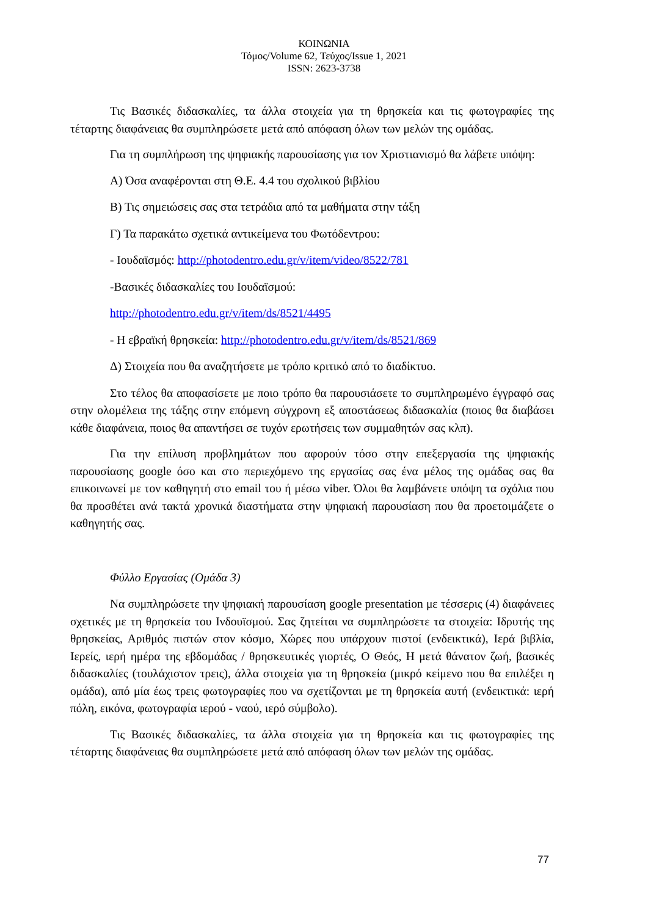ΚΟΙΝΩΝΙΑ
Τόμος/Volume 62, Τεύχος/Issue 1, 2021
ISSN: 2623-3738
Τις Βασικές διδασκαλίες, τα άλλα στοιχεία για τη θρησκεία και τις φωτογραφίες της τέταρτης διαφάνειας θα συμπληρώσετε μετά από απόφαση όλων των μελών της ομάδας.
Για τη συμπλήρωση της ψηφιακής παρουσίασης για τον Χριστιανισμό θα λάβετε υπόψη:
Α) Όσα αναφέρονται στη Θ.Ε. 4.4 του σχολικού βιβλίου
Β) Τις σημειώσεις σας στα τετράδια από τα μαθήματα στην τάξη
Γ) Τα παρακάτω σχετικά αντικείμενα του Φωτόδεντρου:
- Ιουδαϊσμός: http://photodentro.edu.gr/v/item/video/8522/781
-Βασικές διδασκαλίες του Ιουδαϊσμού:
http://photodentro.edu.gr/v/item/ds/8521/4495
- Η εβραϊκή θρησκεία: http://photodentro.edu.gr/v/item/ds/8521/869
Δ) Στοιχεία που θα αναζητήσετε με τρόπο κριτικό από το διαδίκτυο.
Στο τέλος θα αποφασίσετε με ποιο τρόπο θα παρουσιάσετε το συμπληρωμένο έγγραφό σας στην ολομέλεια της τάξης στην επόμενη σύγχρονη εξ αποστάσεως διδασκαλία (ποιος θα διαβάσει κάθε διαφάνεια, ποιος θα απαντήσει σε τυχόν ερωτήσεις των συμμαθητών σας κλπ).
Για την επίλυση προβλημάτων που αφορούν τόσο στην επεξεργασία της ψηφιακής παρουσίασης google όσο και στο περιεχόμενο της εργασίας σας ένα μέλος της ομάδας σας θα επικοινωνεί με τον καθηγητή στο email του ή μέσω viber. Όλοι θα λαμβάνετε υπόψη τα σχόλια που θα προσθέτει ανά τακτά χρονικά διαστήματα στην ψηφιακή παρουσίαση που θα προετοιμάζετε ο καθηγητής σας.
Φύλλο Εργασίας (Ομάδα 3)
Να συμπληρώσετε την ψηφιακή παρουσίαση google presentation με τέσσερις (4) διαφάνειες σχετικές με τη θρησκεία του Ινδουϊσμού. Σας ζητείται να συμπληρώσετε τα στοιχεία: Ιδρυτής της θρησκείας, Αριθμός πιστών στον κόσμο, Χώρες που υπάρχουν πιστοί (ενδεικτικά), Ιερά βιβλία, Ιερείς, ιερή ημέρα της εβδομάδας / θρησκευτικές γιορτές, Ο Θεός, Η μετά θάνατον ζωή, βασικές διδασκαλίες (τουλάχιστον τρεις), άλλα στοιχεία για τη θρησκεία (μικρό κείμενο που θα επιλέξει η ομάδα), από μία έως τρεις φωτογραφίες που να σχετίζονται με τη θρησκεία αυτή (ενδεικτικά: ιερή πόλη, εικόνα, φωτογραφία ιερού - ναού, ιερό σύμβολο).
Τις Βασικές διδασκαλίες, τα άλλα στοιχεία για τη θρησκεία και τις φωτογραφίες της τέταρτης διαφάνειας θα συμπληρώσετε μετά από απόφαση όλων των μελών της ομάδας.
77